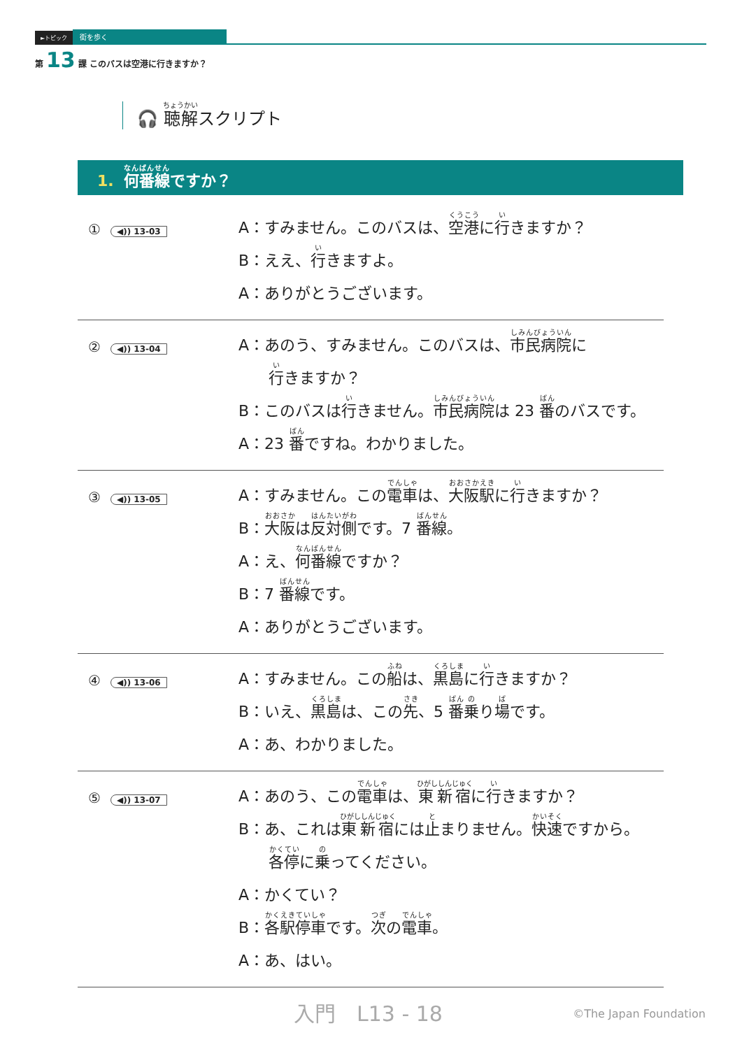►トピック 街を歩く
第 13 課 このバスは空港に行きますか？
🎧 聴解スクリプト
1. 何番線ですか？
① ◀)) 13-03
A：すみません。このバスは、空港に行きますか？
B：ええ、行きますよ。
A：ありがとうございます。
② ◀)) 13-04
A：あのう、すみません。このバスは、市民病院に
行きますか？
B：このバスは行きません。市民病院は 23 番のバスです。
A：23 番ですね。わかりました。
③ ◀)) 13-05
A：すみません。この電車は、大阪駅に行きますか？
B：大阪は反対側です。7 番線。
A：え、何番線ですか？
B：7 番線です。
A：ありがとうございます。
④ ◀)) 13-06
A：すみません。この船は、黒島に行きますか？
B：いえ、黒島は、この先、5 番乗り場です。
A：あ、わかりました。
⑤ ◀)) 13-07
A：あのう、この電車は、東新宿に行きますか？
B：あ、これは東新宿には止まりません。快速ですから。
各停に乗ってください。
A：かくてい？
B：各駅停車です。次の電車。
A：あ、はい。
入門　L13 - 18 ©The Japan Foundation